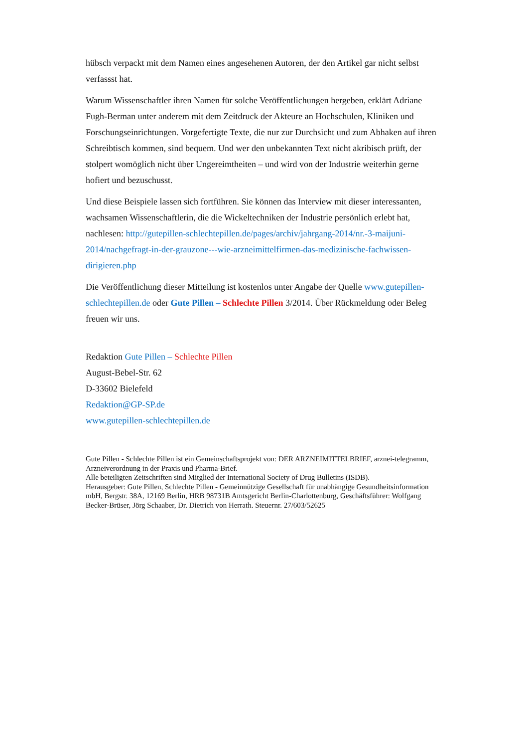hübsch verpackt mit dem Namen eines angesehenen Autoren, der den Artikel gar nicht selbst verfassst hat.
Warum Wissenschaftler ihren Namen für solche Veröffentlichungen hergeben, erklärt Adriane Fugh-Berman unter anderem mit dem Zeitdruck der Akteure an Hochschulen, Kliniken und Forschungseinrichtungen. Vorgefertigte Texte, die nur zur Durchsicht und zum Abhaken auf ihren Schreibtisch kommen, sind bequem. Und wer den unbekannten Text nicht akribisch prüft, der stolpert womöglich nicht über Ungereimtheiten – und wird von der Industrie weiterhin gerne hofiert und bezuschusst.
Und diese Beispiele lassen sich fortführen. Sie können das Interview mit dieser interessanten, wachsamen Wissenschaftlerin, die die Wickeltechniken der Industrie persönlich erlebt hat, nachlesen: http://gutepillen-schlechtepillen.de/pages/archiv/jahrgang-2014/nr.-3-maijuni-2014/nachgefragt-in-der-grauzone---wie-arzneimittelfirmen-das-medizinische-fachwissen-dirigieren.php
Die Veröffentlichung dieser Mitteilung ist kostenlos unter Angabe der Quelle www.gutepillen-schlechtepillen.de oder Gute Pillen – Schlechte Pillen 3/2014. Über Rückmeldung oder Beleg freuen wir uns.
Redaktion Gute Pillen – Schlechte Pillen
August-Bebel-Str. 62
D-33602 Bielefeld
Redaktion@GP-SP.de
www.gutepillen-schlechtepillen.de
Gute Pillen - Schlechte Pillen ist ein Gemeinschaftsprojekt von: DER ARZNEIMITTELBRIEF, arznei-telegramm, Arzneiverordnung in der Praxis und Pharma-Brief.
Alle beteiligten Zeitschriften sind Mitglied der International Society of Drug Bulletins (ISDB).
Herausgeber: Gute Pillen, Schlechte Pillen - Gemeinnützige Gesellschaft für unabhängige Gesundheitsinformation mbH, Bergstr. 38A, 12169 Berlin, HRB 98731B Amtsgericht Berlin-Charlottenburg, Geschäftsführer: Wolfgang Becker-Brüser, Jörg Schaaber, Dr. Dietrich von Herrath. Steuernr. 27/603/52625